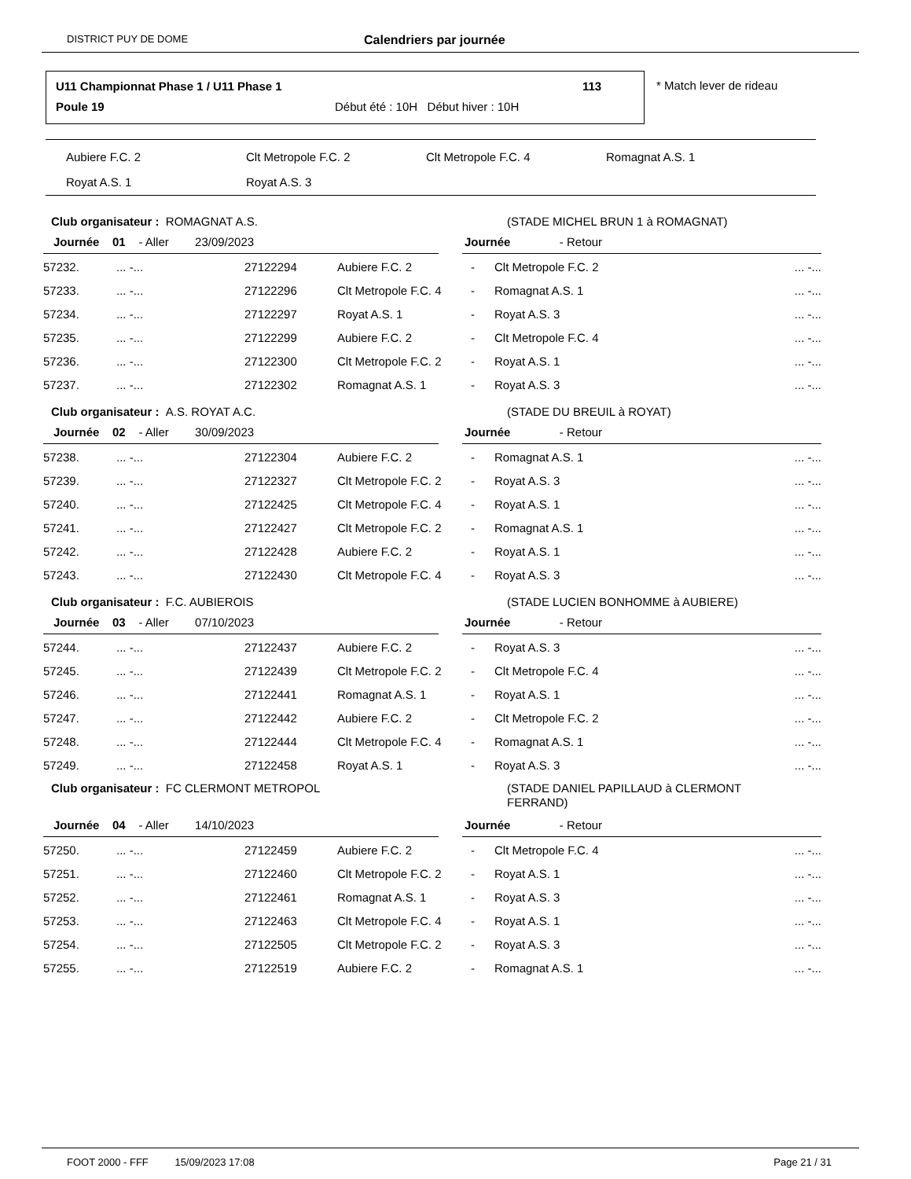DISTRICT PUY DE DOME Calendriers par journée
U11 Championnat Phase 1 / U11 Phase 1
113
Poule 19
Début été : 10H Début hiver : 10H
* Match lever de rideau
| Aubiere F.C. 2 | Clt Metropole F.C. 2 | Clt Metropole F.C. 4 | Romagnat A.S. 1 |
| Royat A.S. 1 | Royat A.S. 3 | | |
Club organisateur : ROMAGNAT A.S.
(STADE MICHEL BRUN 1 à ROMAGNAT)
Journée 01 - Aller 23/09/2023 Journée - Retour
| 57232. | ... -... | 27122294 | Aubiere F.C. 2 | - | Clt Metropole F.C. 2 | ... -... |
| 57233. | ... -... | 27122296 | Clt Metropole F.C. 4 | - | Romagnat A.S. 1 | ... -... |
| 57234. | ... -... | 27122297 | Royat A.S. 1 | - | Royat A.S. 3 | ... -... |
| 57235. | ... -... | 27122299 | Aubiere F.C. 2 | - | Clt Metropole F.C. 4 | ... -... |
| 57236. | ... -... | 27122300 | Clt Metropole F.C. 2 | - | Royat A.S. 1 | ... -... |
| 57237. | ... -... | 27122302 | Romagnat A.S. 1 | - | Royat A.S. 3 | ... -... |
Club organisateur : A.S. ROYAT A.C. (STADE DU BREUIL à ROYAT)
Journée 02 - Aller 30/09/2023 Journée - Retour
| 57238. | ... -... | 27122304 | Aubiere F.C. 2 | - | Romagnat A.S. 1 | ... -... |
| 57239. | ... -... | 27122327 | Clt Metropole F.C. 2 | - | Royat A.S. 3 | ... -... |
| 57240. | ... -... | 27122425 | Clt Metropole F.C. 4 | - | Royat A.S. 1 | ... -... |
| 57241. | ... -... | 27122427 | Clt Metropole F.C. 2 | - | Romagnat A.S. 1 | ... -... |
| 57242. | ... -... | 27122428 | Aubiere F.C. 2 | - | Royat A.S. 1 | ... -... |
| 57243. | ... -... | 27122430 | Clt Metropole F.C. 4 | - | Royat A.S. 3 | ... -... |
Club organisateur : F.C. AUBIEROIS
(STADE LUCIEN BONHOMME à AUBIERE)
Journée 03 - Aller 07/10/2023 Journée - Retour
| 57244. | ... -... | 27122437 | Aubiere F.C. 2 | - | Royat A.S. 3 | ... -... |
| 57245. | ... -... | 27122439 | Clt Metropole F.C. 2 | - | Clt Metropole F.C. 4 | ... -... |
| 57246. | ... -... | 27122441 | Romagnat A.S. 1 | - | Royat A.S. 1 | ... -... |
| 57247. | ... -... | 27122442 | Aubiere F.C. 2 | - | Clt Metropole F.C. 2 | ... -... |
| 57248. | ... -... | 27122444 | Clt Metropole F.C. 4 | - | Romagnat A.S. 1 | ... -... |
| 57249. | ... -... | 27122458 | Royat A.S. 1 | - | Royat A.S. 3 | ... -... |
Club organisateur : FC CLERMONT METROPOL
(STADE DANIEL PAPILLAUD à CLERMONT FERRAND)
Journée 04 - Aller 14/10/2023 Journée - Retour
| 57250. | ... -... | 27122459 | Aubiere F.C. 2 | - | Clt Metropole F.C. 4 | ... -... |
| 57251. | ... -... | 27122460 | Clt Metropole F.C. 2 | - | Royat A.S. 1 | ... -... |
| 57252. | ... -... | 27122461 | Romagnat A.S. 1 | - | Royat A.S. 3 | ... -... |
| 57253. | ... -... | 27122463 | Clt Metropole F.C. 4 | - | Royat A.S. 1 | ... -... |
| 57254. | ... -... | 27122505 | Clt Metropole F.C. 2 | - | Royat A.S. 3 | ... -... |
| 57255. | ... -... | 27122519 | Aubiere F.C. 2 | - | Romagnat A.S. 1 | ... -... |
FOOT 2000 - FFF 15/09/2023 17:08 Page 21 / 31